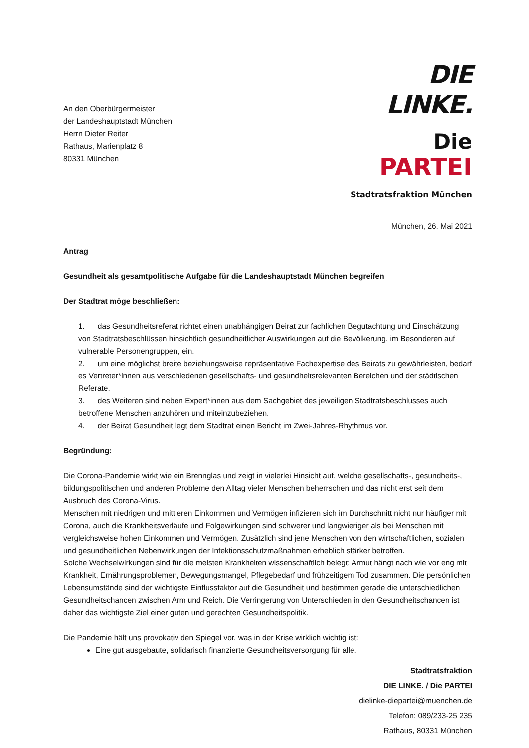An den Oberbürgermeister
der Landeshauptstadt München
Herrn Dieter Reiter
Rathaus, Marienplatz 8
80331 München
DIE LINKE.
Die PARTEI
Stadtratsfraktion München
München, 26. Mai 2021
Antrag
Gesundheit als gesamtpolitische Aufgabe für die Landeshauptstadt München begreifen
Der Stadtrat möge beschließen:
1. das Gesundheitsreferat richtet einen unabhängigen Beirat zur fachlichen Begutachtung und Einschätzung von Stadtratsbeschlüssen hinsichtlich gesundheitlicher Auswirkungen auf die Bevölkerung, im Besonderen auf vulnerable Personengruppen, ein.
2. um eine möglichst breite beziehungsweise repräsentative Fachexpertise des Beirats zu gewährleisten, bedarf es Vertreter*innen aus verschiedenen gesellschafts- und gesundheitsrelevanten Bereichen und der städtischen Referate.
3. des Weiteren sind neben Expert*innen aus dem Sachgebiet des jeweiligen Stadtratsbeschlusses auch betroffene Menschen anzuhören und miteinzubeziehen.
4. der Beirat Gesundheit legt dem Stadtrat einen Bericht im Zwei-Jahres-Rhythmus vor.
Begründung:
Die Corona-Pandemie wirkt wie ein Brennglas und zeigt in vielerlei Hinsicht auf, welche gesellschafts-, gesundheits-, bildungspolitischen und anderen Probleme den Alltag vieler Menschen beherrschen und das nicht erst seit dem Ausbruch des Corona-Virus.
Menschen mit niedrigen und mittleren Einkommen und Vermögen infizieren sich im Durchschnitt nicht nur häufiger mit Corona, auch die Krankheitsverläufe und Folgewirkungen sind schwerer und langwieriger als bei Menschen mit vergleichsweise hohen Einkommen und Vermögen. Zusätzlich sind jene Menschen von den wirtschaftlichen, sozialen und gesundheitlichen Nebenwirkungen der Infektionsschutzmaßnahmen erheblich stärker betroffen.
Solche Wechselwirkungen sind für die meisten Krankheiten wissenschaftlich belegt: Armut hängt nach wie vor eng mit Krankheit, Ernährungsproblemen, Bewegungsmangel, Pflegebedarf und frühzeitigem Tod zusammen. Die persönlichen Lebensumstände sind der wichtigste Einflussfaktor auf die Gesundheit und bestimmen gerade die unterschiedlichen Gesundheitschancen zwischen Arm und Reich. Die Verringerung von Unterschieden in den Gesundheitschancen ist daher das wichtigste Ziel einer guten und gerechten Gesundheitspolitik.
Die Pandemie hält uns provokativ den Spiegel vor, was in der Krise wirklich wichtig ist:
Eine gut ausgebaute, solidarisch finanzierte Gesundheitsversorgung für alle.
Stadtratsfraktion
DIE LINKE. / Die PARTEI
dielinke-diepartei@muenchen.de
Telefon: 089/233-25 235
Rathaus, 80331 München